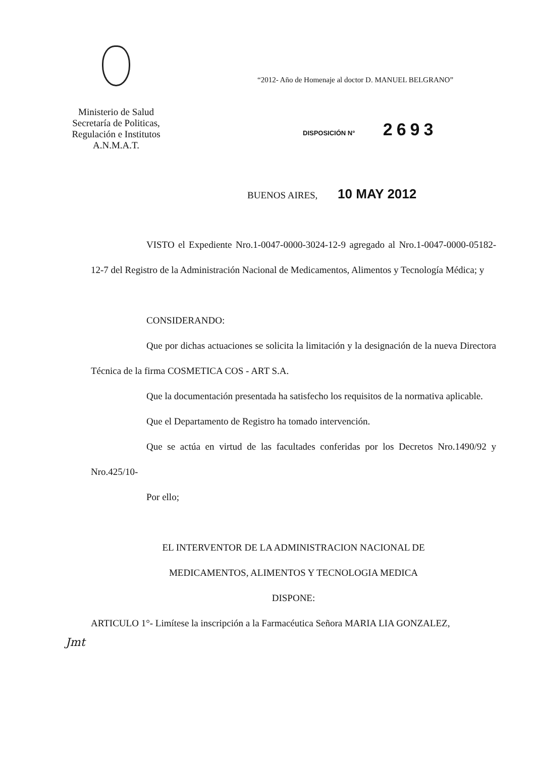Ministerio de Salud
Secretaría de Politicas,
Regulación e Institutos
A.N.M.A.T.
“2012- Año de Homenaje al doctor D. MANUEL BELGRANO”
DISPOSICIÓN N° 2693
BUENOS AIRES, 10 MAY 2012
VISTO el Expediente Nro.1-0047-0000-3024-12-9 agregado al Nro.1-0047-0000-05182-12-7 del Registro de la Administración Nacional de Medicamentos, Alimentos y Tecnología Médica; y
CONSIDERANDO:
Que por dichas actuaciones se solicita la limitación y la designación de la nueva Directora Técnica de la firma COSMETICA COS - ART S.A.
Que la documentación presentada ha satisfecho los requisitos de la normativa aplicable.
Que el Departamento de Registro ha tomado intervención.
Que se actúa en virtud de las facultades conferidas por los Decretos Nro.1490/92 y Nro.425/10-
Por ello;
EL INTERVENTOR DE LA ADMINISTRACION NACIONAL DE
MEDICAMENTOS, ALIMENTOS Y TECNOLOGIA MEDICA
DISPONE:
ARTICULO 1°- Limítese la inscripción a la Farmacéutica Señora MARIA LIA GONZALEZ,
Jmt